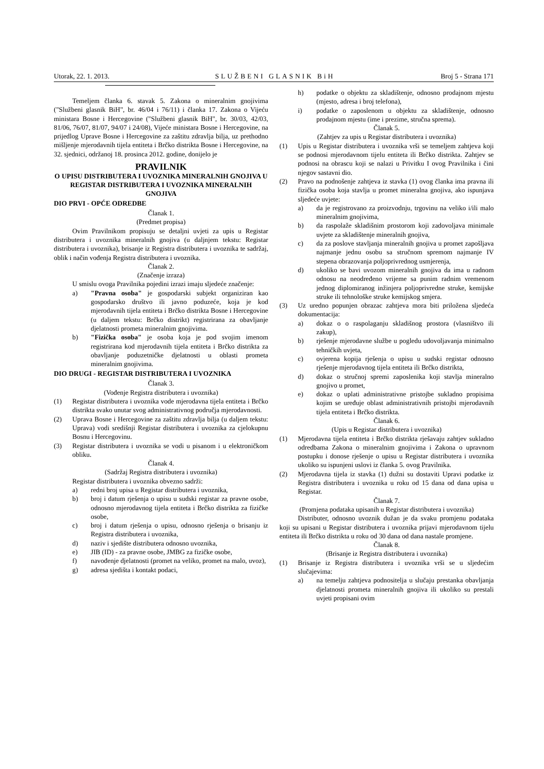Utorak, 22. 1. 2013. SLUŽBENI GLASNIK BiH Broj 5 - Strana 171
Temeljem članka 6. stavak 5. Zakona o mineralnim gnojivima ("Službeni glasnik BiH", br. 46/04 i 76/11) i članka 17. Zakona o Vijeću ministara Bosne i Hercegovine ("Službeni glasnik BiH", br. 30/03, 42/03, 81/06, 76/07, 81/07, 94/07 i 24/08), Vijeće ministara Bosne i Hercegovine, na prijedlog Uprave Bosne i Hercegovine za zaštitu zdravlja bilja, uz prethodno mišljenje mjerodavnih tijela entiteta i Brčko distrikta Bosne i Hercegovine, na 32. sjednici, održanoj 18. prosinca 2012. godine, donijelo je
PRAVILNIK
O UPISU DISTRIBUTERA I UVOZNIKA MINERALNIH GNOJIVA U REGISTAR DISTRIBUTERA I UVOZNIKA MINERALNIH GNOJIVA
DIO PRVI - OPĆE ODREDBE
Članak 1.
(Predmet propisa)
Ovim Pravilnikom propisuju se detaljni uvjeti za upis u Registar distributera i uvoznika mineralnih gnojiva (u daljnjem tekstu: Registar distributera i uvoznika), brisanje iz Registra distributera i uvoznika te sadržaj, oblik i način vođenja Registra distributera i uvoznika.
Članak 2.
(Značenje izraza)
U smislu ovoga Pravilnika pojedini izrazi imaju sljedeće značenje:
a) "Pravna osoba" je gospodarski subjekt organiziran kao gospodarsko društvo ili javno poduzeće, koja je kod mjerodavnih tijela entiteta i Brčko distrikta Bosne i Hercegovine (u daljem tekstu: Brčko distrikt) registrirana za obavljanje djelatnosti prometa mineralnim gnojivima.
b) "Fizička osoba" je osoba koja je pod svojim imenom registrirana kod mjerodavnih tijela entiteta i Brčko distrikta za obavljanje poduzetničke djelatnosti u oblasti prometa mineralnim gnojivima.
DIO DRUGI - REGISTAR DISTRIBUTERA I UVOZNIKA
Članak 3.
(Vođenje Registra distributera i uvoznika)
(1) Registar distributera i uvoznika vode mjerodavna tijela entiteta i Brčko distrikta svako unutar svog administrativnog područja mjerodavnosti.
(2) Uprava Bosne i Hercegovine za zaštitu zdravlja bilja (u daljem tekstu: Uprava) vodi središnji Registar distributera i uvoznika za cjelokupnu Bosnu i Hercegovinu.
(3) Registar distributera i uvoznika se vodi u pisanom i u elektroničkom obliku.
Članak 4.
(Sadržaj Registra distributera i uvoznika)
Registar distributera i uvoznika obvezno sadrži:
a) redni broj upisa u Registar distributera i uvoznika,
b) broj i datum rješenja o upisu u sudski registar za pravne osobe, odnosno mjerodavnog tijela entiteta i Brčko distrikta za fizičke osobe,
c) broj i datum rješenja o upisu, odnosno rješenja o brisanju iz Registra distributera i uvoznika,
d) naziv i sjedište distributera odnosno uvoznika,
e) JIB (ID) - za pravne osobe, JMBG za fizičke osobe,
f) navođenje djelatnosti (promet na veliko, promet na malo, uvoz),
g) adresa sjedišta i kontakt podaci,
h) podatke o objektu za skladištenje, odnosno prodajnom mjestu (mjesto, adresa i broj telefona),
i) podatke o zaposlenom u objektu za skladištenje, odnosno prodajnom mjestu (ime i prezime, stručna sprema).
Članak 5.
(Zahtjev za upis u Registar distributera i uvoznika)
(1) Upis u Registar distributera i uvoznika vrši se temeljem zahtjeva koji se podnosi mjerodavnom tijelu entiteta ili Brčko distrikta. Zahtjev se podnosi na obrascu koji se nalazi u Privitku I ovog Pravilnika i čini njegov sastavni dio.
(2) Pravo na podnošenje zahtjeva iz stavka (1) ovog članka ima pravna ili fizička osoba koja stavlja u promet mineralna gnojiva, ako ispunjava sljedeće uvjete:
a) da je registrovano za proizvodnju, trgovinu na veliko i/ili malo mineralnim gnojivima,
b) da raspolaže skladišnim prostorom koji zadovoljava minimale uvjete za skladištenje mineralnih gnojiva,
c) da za poslove stavljanja mineralnih gnojiva u promet zapošljava najmanje jednu osobu sa stručnom spremom najmanje IV stepena obrazovanja poljoprivrednog usmjerenja,
d) ukoliko se bavi uvozom mineralnih gnojiva da ima u radnom odnosu na neodređeno vrijeme sa punim radnim vremenom jednog diplomiranog inžinjera poljoprivredne struke, kemijske struke ili tehnološke struke kemijskog smjera.
(3) Uz uredno popunjen obrazac zahtjeva mora biti priložena sljedeća dokumentacija:
a) dokaz o o raspolaganju skladišnog prostora (vlasništvo ili zakup),
b) rješenje mjerodavne službe u pogledu udovoljavanja minimalno tehničkih uvjeta,
c) ovjerena kopija rješenja o upisu u sudski registar odnosno rješenje mjerodavnog tijela entiteta ili Brčko distrikta,
d) dokaz o stručnoj spremi zaposlenika koji stavlja mineralno gnojivo u promet,
e) dokaz o uplati administrativne pristojbe sukladno propisima kojim se uređuje oblast administrativnih pristojbi mjerodavnih tijela entiteta i Brčko distrikta.
Članak 6.
(Upis u Registar distributera i uvoznika)
(1) Mjerodavna tijela entiteta i Brčko distrikta rješavaju zahtjev sukladno odredbama Zakona o mineralnim gnojivima i Zakona o upravnom postupku i donose rješenje o upisu u Registar distributera i uvoznika ukoliko su ispunjeni uslovi iz članka 5. ovog Pravilnika.
(2) Mjerodavna tijela iz stavka (1) dužni su dostaviti Upravi podatke iz Registra distributera i uvoznika u roku od 15 dana od dana upisa u Registar.
Članak 7.
(Promjena podataka upisanih u Registar distributera i uvoznika)
Distributer, odnosno uvoznik dužan je da svaku promjenu podataka koji su upisani u Registar distributera i uvoznika prijavi mjerodavnom tijelu entiteta ili Brčko distrikta u roku od 30 dana od dana nastale promjene.
Članak 8.
(Brisanje iz Registra distributera i uvoznika)
(1) Brisanje iz Registra distributera i uvoznika vrši se u sljedećim slučajevima:
a) na temelju zahtjeva podnositelja u slučaju prestanka obavljanja djelatnosti prometa mineralnih gnojiva ili ukoliko su prestali uvjeti propisani ovim